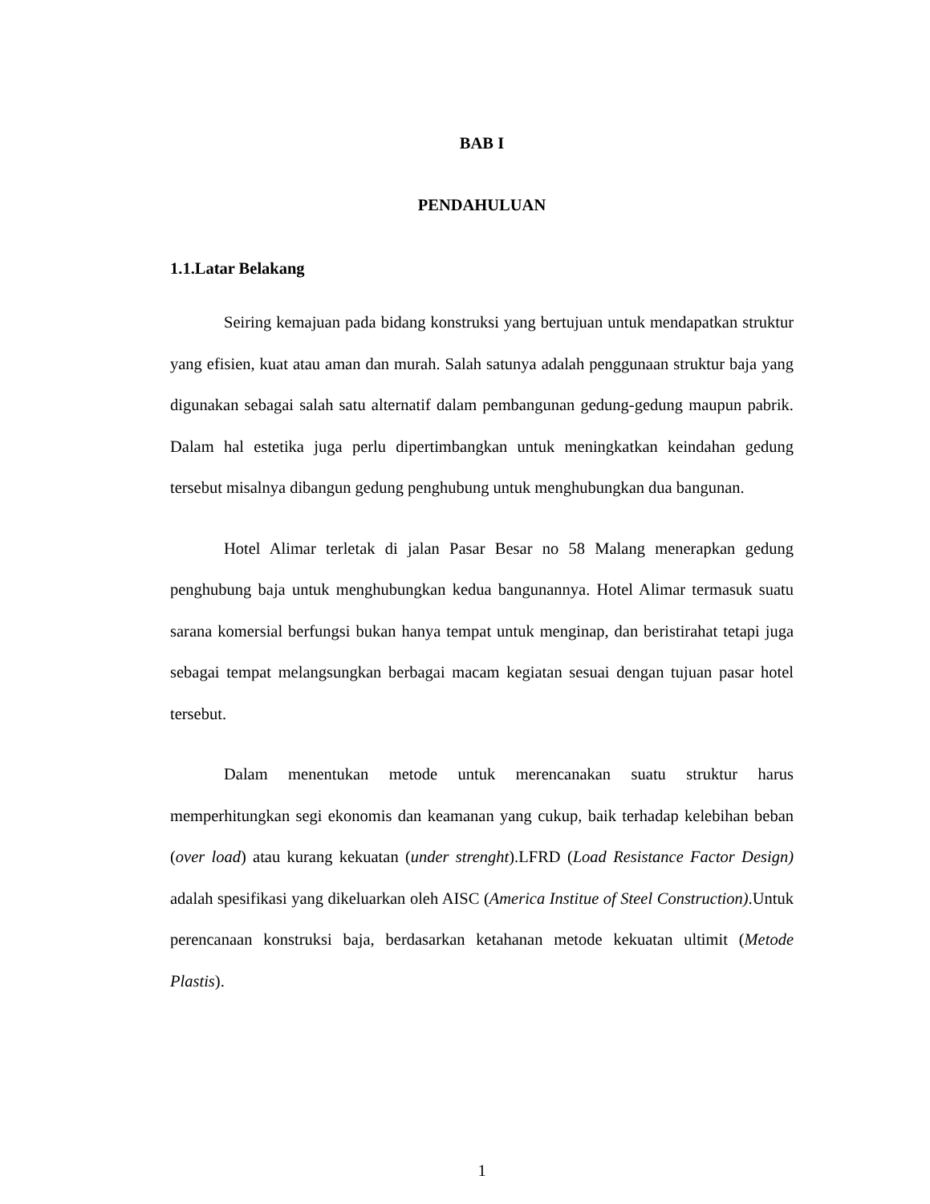BAB I
PENDAHULUAN
1.1.Latar Belakang
Seiring kemajuan pada bidang konstruksi yang bertujuan untuk mendapatkan struktur yang efisien, kuat atau aman dan murah. Salah satunya adalah penggunaan struktur baja yang digunakan sebagai salah satu alternatif dalam pembangunan gedung-gedung maupun pabrik. Dalam hal estetika juga perlu dipertimbangkan untuk meningkatkan keindahan gedung tersebut misalnya dibangun gedung penghubung untuk menghubungkan dua bangunan.
Hotel Alimar terletak di jalan Pasar Besar no 58 Malang menerapkan gedung penghubung baja untuk menghubungkan kedua bangunannya. Hotel Alimar termasuk suatu sarana komersial berfungsi bukan hanya tempat untuk menginap, dan beristirahat tetapi juga sebagai tempat melangsungkan berbagai macam kegiatan sesuai dengan tujuan pasar hotel tersebut.
Dalam menentukan metode untuk merencanakan suatu struktur harus memperhitungkan segi ekonomis dan keamanan yang cukup, baik terhadap kelebihan beban (over load) atau kurang kekuatan (under strenght).LFRD (Load Resistance Factor Design) adalah spesifikasi yang dikeluarkan oleh AISC (America Institue of Steel Construction).Untuk perencanaan konstruksi baja, berdasarkan ketahanan metode kekuatan ultimit (Metode Plastis).
1